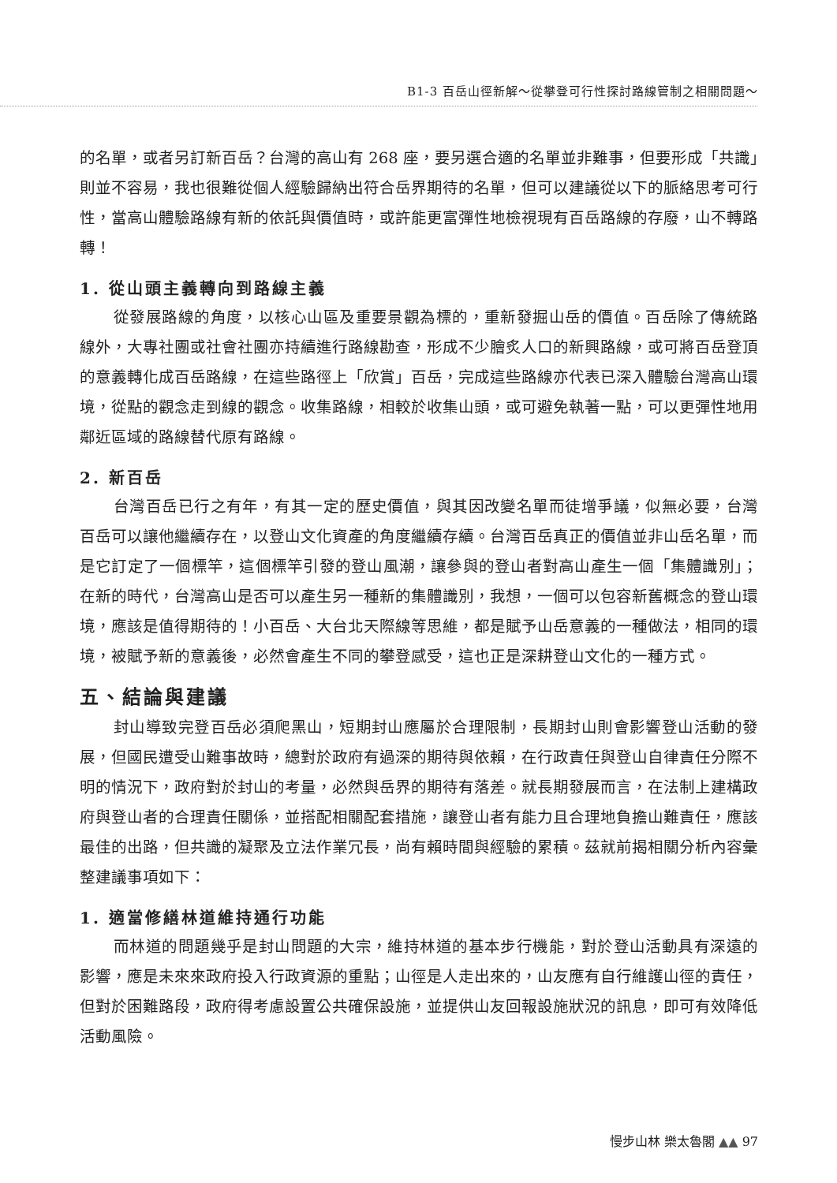B1-3 百岳山徑新解～從攀登可行性探討路線管制之相關問題～
的名單，或者另訂新百岳？台灣的高山有 268 座，要另選合適的名單並非難事，但要形成「共識」則並不容易，我也很難從個人經驗歸納出符合岳界期待的名單，但可以建議從以下的脈絡思考可行性，當高山體驗路線有新的依託與價值時，或許能更富彈性地檢視現有百岳路線的存廢，山不轉路轉！
1. 從山頭主義轉向到路線主義
從發展路線的角度，以核心山區及重要景觀為標的，重新發掘山岳的價值。百岳除了傳統路線外，大專社團或社會社團亦持續進行路線勘查，形成不少膾炙人口的新興路線，或可將百岳登頂的意義轉化成百岳路線，在這些路徑上「欣賞」百岳，完成這些路線亦代表已深入體驗台灣高山環境，從點的觀念走到線的觀念。收集路線，相較於收集山頭，或可避免執著一點，可以更彈性地用鄰近區域的路線替代原有路線。
2. 新百岳
台灣百岳已行之有年，有其一定的歷史價值，與其因改變名單而徒增爭議，似無必要，台灣百岳可以讓他繼續存在，以登山文化資產的角度繼續存續。台灣百岳真正的價值並非山岳名單，而是它訂定了一個標竿，這個標竿引發的登山風潮，讓參與的登山者對高山產生一個「集體識別」；在新的時代，台灣高山是否可以產生另一種新的集體識別，我想，一個可以包容新舊概念的登山環境，應該是值得期待的！小百岳、大台北天際線等思維，都是賦予山岳意義的一種做法，相同的環境，被賦予新的意義後，必然會產生不同的攀登感受，這也正是深耕登山文化的一種方式。
五、結論與建議
封山導致完登百岳必須爬黑山，短期封山應屬於合理限制，長期封山則會影響登山活動的發展，但國民遭受山難事故時，總對於政府有過深的期待與依賴，在行政責任與登山自律責任分際不明的情況下，政府對於封山的考量，必然與岳界的期待有落差。就長期發展而言，在法制上建構政府與登山者的合理責任關係，並搭配相關配套措施，讓登山者有能力且合理地負擔山難責任，應該最佳的出路，但共識的凝聚及立法作業冗長，尚有賴時間與經驗的累積。茲就前揭相關分析內容彙整建議事項如下：
1. 適當修繕林道維持通行功能
而林道的問題幾乎是封山問題的大宗，維持林道的基本步行機能，對於登山活動具有深遠的影響，應是未來來政府投入行政資源的重點；山徑是人走出來的，山友應有自行維護山徑的責任，但對於困難路段，政府得考慮設置公共確保設施，並提供山友回報設施狀況的訊息，即可有效降低活動風險。
慢步山林 樂太魯閣 ▲▲ 97